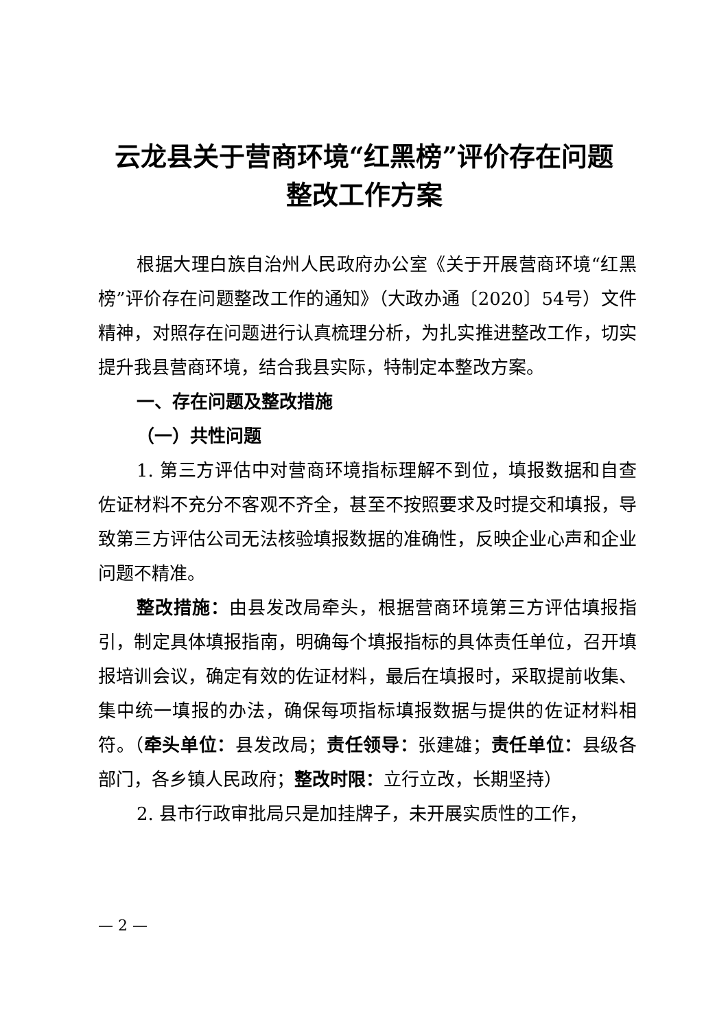云龙县关于营商环境“红黑榜”评价存在问题
整改工作方案
根据大理白族自治州人民政府办公室《关于开展营商环境“红黑榜”评价存在问题整改工作的通知》（大政办通〔2020〕54号）文件精神，对照存在问题进行认真梳理分析，为扎实推进整改工作，切实提升我县营商环境，结合我县实际，特制定本整改方案。
一、存在问题及整改措施
（一）共性问题
1. 第三方评估中对营商环境指标理解不到位，填报数据和自查佐证材料不充分不客观不齐全，甚至不按照要求及时提交和填报，导致第三方评估公司无法核验填报数据的准确性，反映企业心声和企业问题不精准。
整改措施：由县发改局牵头，根据营商环境第三方评估填报指引，制定具体填报指南，明确每个填报指标的具体责任单位，召开填报培训会议，确定有效的佐证材料，最后在填报时，采取提前收集、集中统一填报的办法，确保每项指标填报数据与提供的佐证材料相符。（牵头单位：县发改局；责任领导：张建雄；责任单位：县级各部门，各乡镇人民政府；整改时限：立行立改，长期坚持）
2. 县市行政审批局只是加挂牌子，未开展实质性的工作，
— 2 —